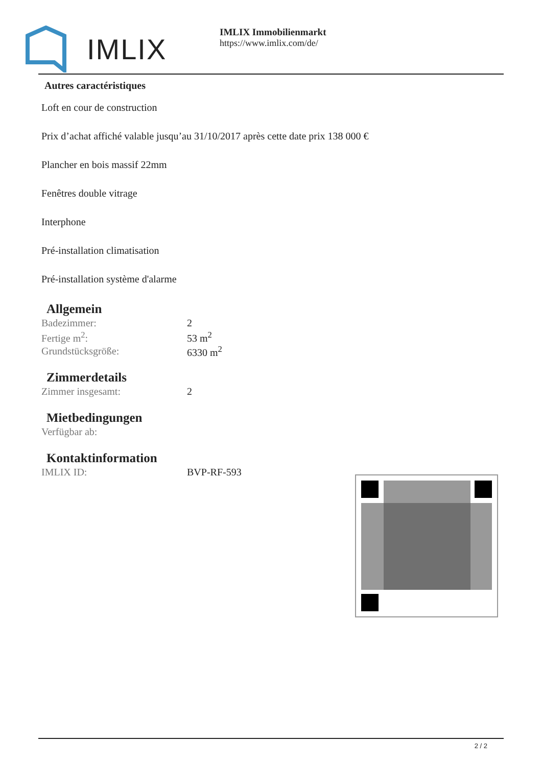IMLIX
IMLIX Immobilienmarkt
https://www.imlix.com/de/
Autres caractéristiques
Loft en cour de construction
Prix d’achat affiché valable jusqu’au 31/10/2017 après cette date prix 138 000 €
Plancher en bois massif 22mm
Fenêtres double vitrage
Interphone
Pré-installation climatisation
Pré-installation système d'alarme
Allgemein
| Badezimmer: | 2 |
| Fertige m<sup>2</sup>: | 53 m<sup>2</sup> |
| Grundstücksgröße: | 6330 m<sup>2</sup> |
Zimmerdetails
| Zimmer insgesamt: | 2 |
Mietbedingungen
| Verfügbar ab: | |
Kontaktinformation
| IMLIX ID: | BVP-RF-593 |
2 / 2